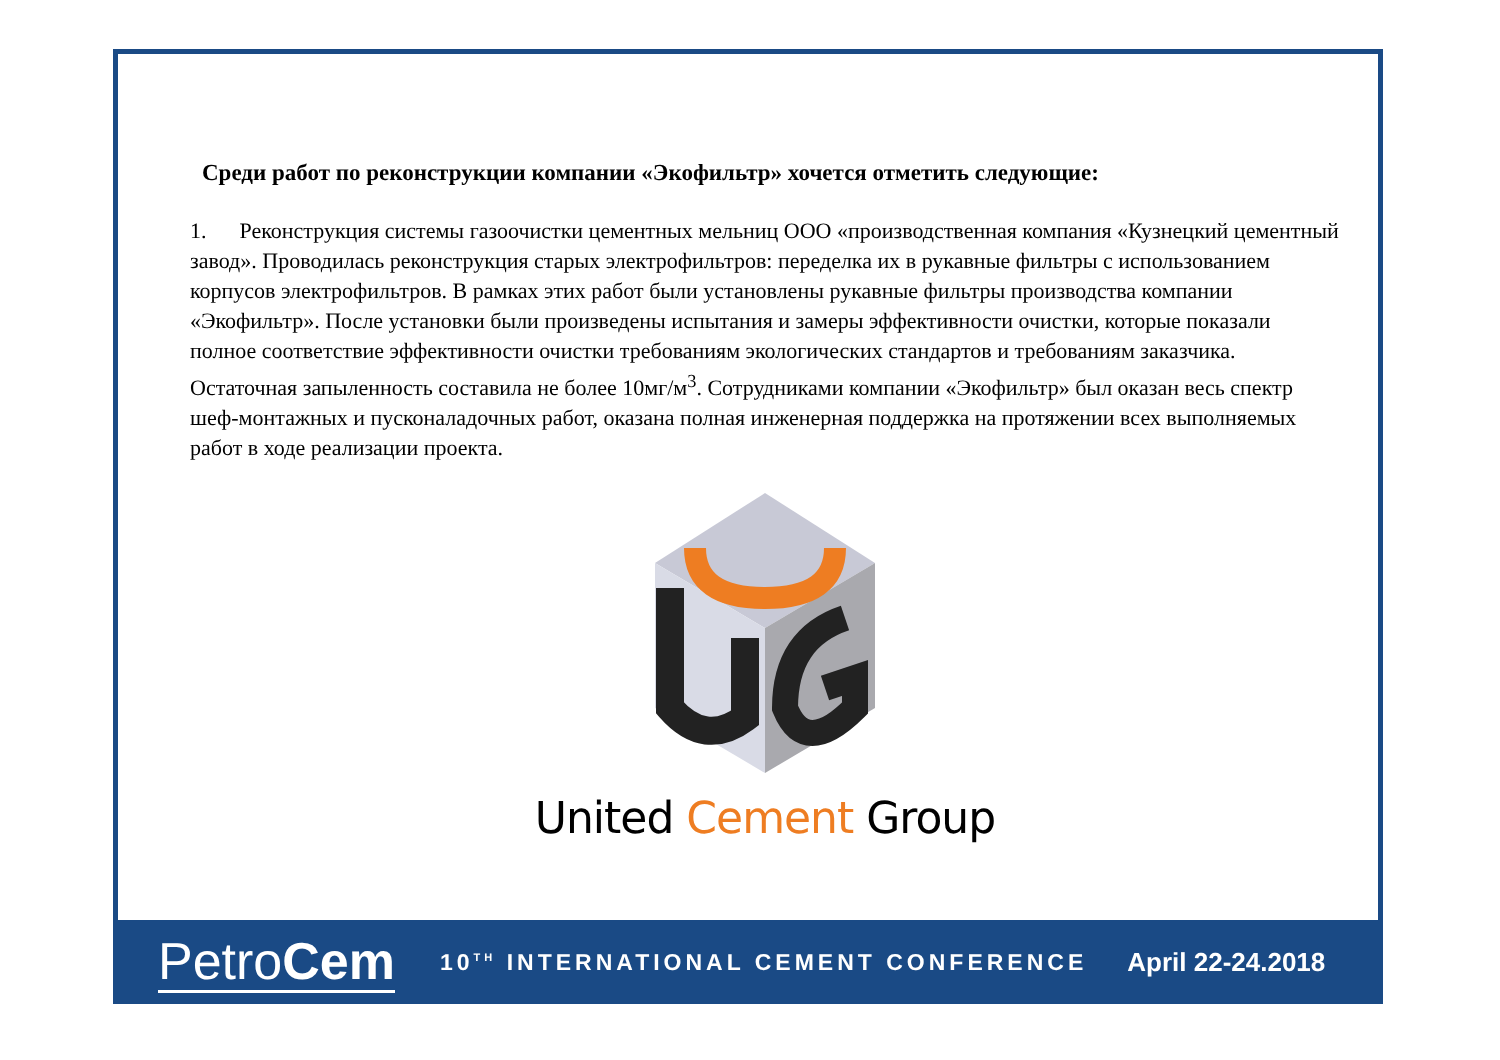Среди работ по реконструкции компании «Экофильтр» хочется отметить следующие:
1. Реконструкция системы газоочистки цементных мельниц ООО «производственная компания «Кузнецкий цементный завод». Проводилась реконструкция старых электрофильтров: переделка их в рукавные фильтры с использованием корпусов электрофильтров. В рамках этих работ были установлены рукавные фильтры производства компании «Экофильтр». После установки были произведены испытания и замеры эффективности очистки, которые показали полное соответствие эффективности очистки требованиям экологических стандартов и требованиям заказчика. Остаточная запыленность составила не более 10мг/м<sup>3</sup>. Сотрудниками компании «Экофильтр» был оказан весь спектр шеф-монтажных и пусконаладочных работ, оказана полная инженерная поддержка на протяжении всех выполняемых работ в ходе реализации проекта.
United Cement Group
PetroCem
10<sup>TH</sup> INTERNATIONAL CEMENT CONFERENCE
April 22-24.2018